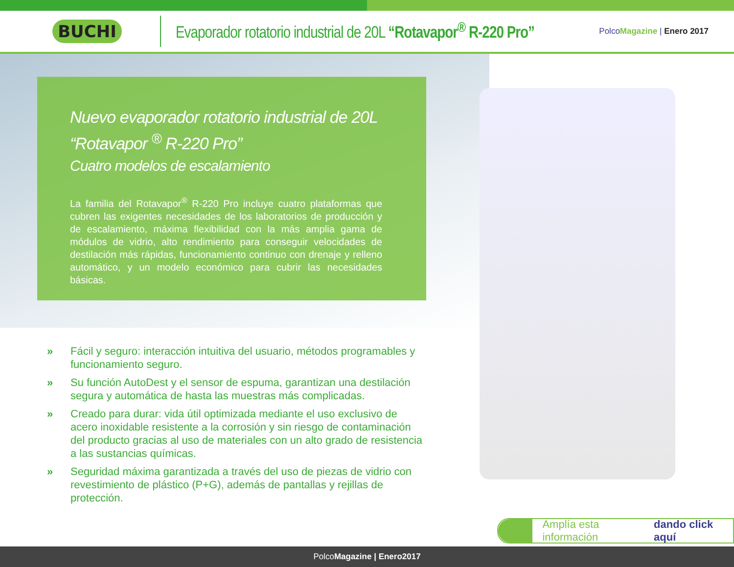BUCHI
Evaporador rotatorio industrial de 20L “Rotavapor<sup>®</sup> R-220 Pro”
PolcoMagazine | Enero 2017
Nuevo evaporador rotatorio industrial de 20L
“Rotavapor <sup>®</sup> R-220 Pro”
Cuatro modelos de escalamiento
La familia del Rotavapor<sup>®</sup> R-220 Pro incluye cuatro plataformas que cubren las exigentes necesidades de los laboratorios de producción y de escalamiento, máxima flexibilidad con la más amplia gama de módulos de vidrio, alto rendimiento para conseguir velocidades de destilación más rápidas, funcionamiento continuo con drenaje y relleno automático, y un modelo económico para cubrir las necesidades básicas.
» Fácil y seguro: interacción intuitiva del usuario, métodos programables y funcionamiento seguro.
» Su función AutoDest y el sensor de espuma, garantizan una destilación segura y automática de hasta las muestras más complicadas.
» Creado para durar: vida útil optimizada mediante el uso exclusivo de acero inoxidable resistente a la corrosión y sin riesgo de contaminación del producto gracias al uso de materiales con un alto grado de resistencia a las sustancias químicas.
» Seguridad máxima garantizada a través del uso de piezas de vidrio con revestimiento de plástico (P+G), además de pantallas y rejillas de protección.
Amplía esta información dando click aquí
PolcoMagazine | Enero2017